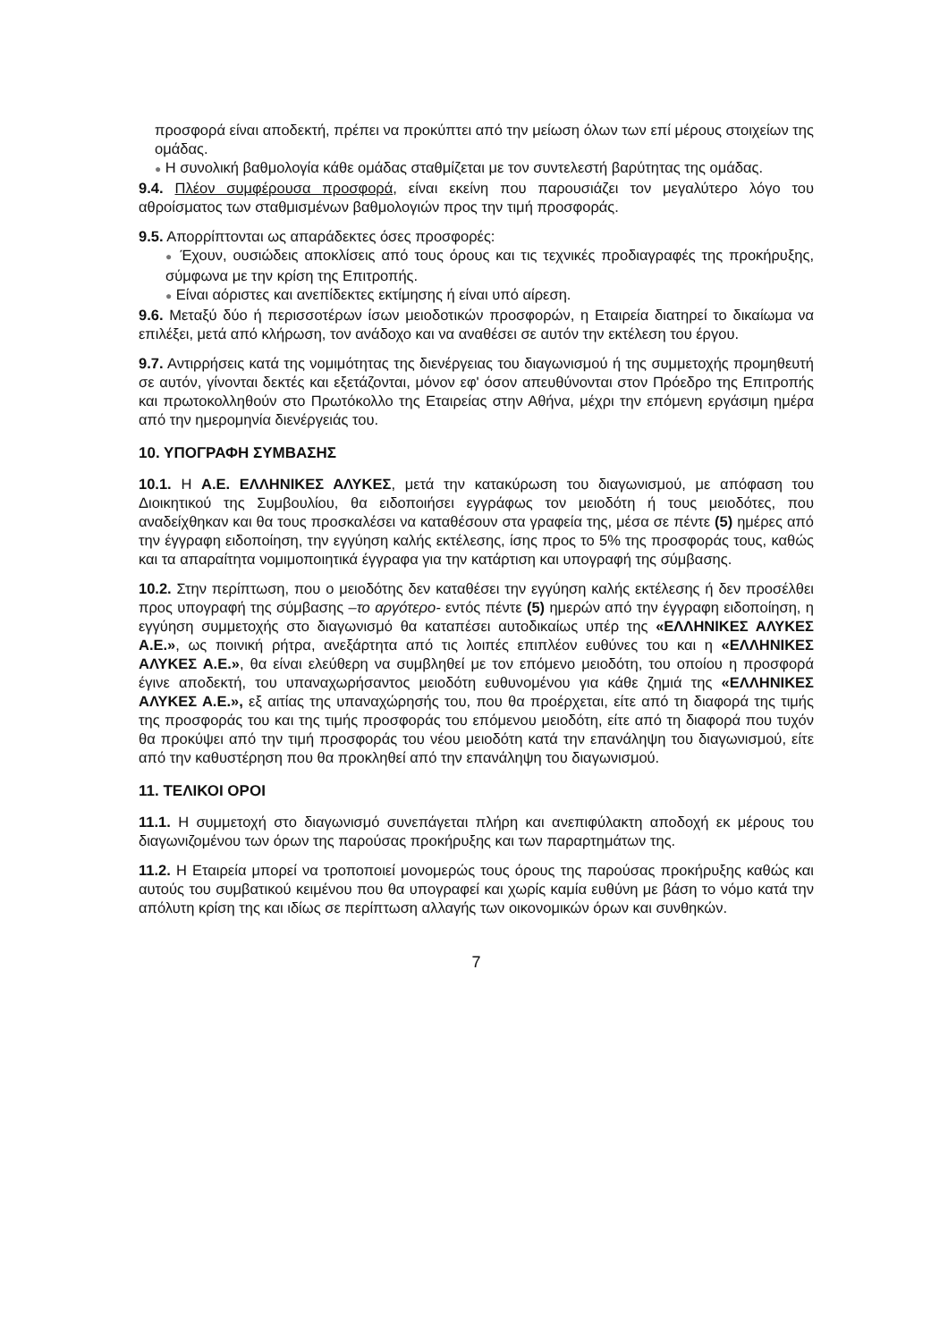προσφορά είναι αποδεκτή, πρέπει να προκύπτει από την μείωση όλων των επί μέρους στοιχείων της ομάδας.
● Η συνολική βαθμολογία κάθε ομάδας σταθμίζεται με τον συντελεστή βαρύτητας της ομάδας.
9.4. Πλέον συμφέρουσα προσφορά, είναι εκείνη που παρουσιάζει τον μεγαλύτερο λόγο του αθροίσματος των σταθμισμένων βαθμολογιών προς την τιμή προσφοράς.
9.5. Απορρίπτονται ως απαράδεκτες όσες προσφορές:
● Έχουν, ουσιώδεις αποκλίσεις από τους όρους και τις τεχνικές προδιαγραφές της προκήρυξης, σύμφωνα με την κρίση της Επιτροπής.
● Είναι αόριστες και ανεπίδεκτες εκτίμησης ή είναι υπό αίρεση.
9.6. Μεταξύ δύο ή περισσοτέρων ίσων μειοδοτικών προσφορών, η Εταιρεία διατηρεί το δικαίωμα να επιλέξει, μετά από κλήρωση, τον ανάδοχο και να αναθέσει σε αυτόν την εκτέλεση του έργου.
9.7. Αντιρρήσεις κατά της νομιμότητας της διενέργειας του διαγωνισμού ή της συμμετοχής προμηθευτή σε αυτόν, γίνονται δεκτές και εξετάζονται, μόνον εφ' όσον απευθύνονται στον Πρόεδρο της Επιτροπής και πρωτοκολληθούν στο Πρωτόκολλο της Εταιρείας στην Αθήνα, μέχρι την επόμενη εργάσιμη ημέρα από την ημερομηνία διενέργειάς του.
10. ΥΠΟΓΡΑΦΗ ΣΥΜΒΑΣΗΣ
10.1. Η Α.Ε. ΕΛΛΗΝΙΚΕΣ ΑΛΥΚΕΣ, μετά την κατακύρωση του διαγωνισμού, με απόφαση του Διοικητικού της Συμβουλίου, θα ειδοποιήσει εγγράφως τον μειοδότη ή τους μειοδότες, που αναδείχθηκαν και θα τους προσκαλέσει να καταθέσουν στα γραφεία της, μέσα σε πέντε (5) ημέρες από την έγγραφη ειδοποίηση, την εγγύηση καλής εκτέλεσης, ίσης προς το 5% της προσφοράς τους, καθώς και τα απαραίτητα νομιμοποιητικά έγγραφα για την κατάρτιση και υπογραφή της σύμβασης.
10.2. Στην περίπτωση, που ο μειοδότης δεν καταθέσει την εγγύηση καλής εκτέλεσης ή δεν προσέλθει προς υπογραφή της σύμβασης –το αργότερο- εντός πέντε (5) ημερών από την έγγραφη ειδοποίηση, η εγγύηση συμμετοχής στο διαγωνισμό θα καταπέσει αυτοδικαίως υπέρ της «ΕΛΛΗΝΙΚΕΣ ΑΛΥΚΕΣ Α.Ε.», ως ποινική ρήτρα, ανεξάρτητα από τις λοιπές επιπλέον ευθύνες του και η «ΕΛΛΗΝΙΚΕΣ ΑΛΥΚΕΣ Α.Ε.», θα είναι ελεύθερη να συμβληθεί με τον επόμενο μειοδότη, του οποίου η προσφορά έγινε αποδεκτή, του υπαναχωρήσαντος μειοδότη ευθυνομένου για κάθε ζημιά της «ΕΛΛΗΝΙΚΕΣ ΑΛΥΚΕΣ Α.Ε.», εξ αιτίας της υπαναχώρησής του, που θα προέρχεται, είτε από τη διαφορά της τιμής της προσφοράς του και της τιμής προσφοράς του επόμενου μειοδότη, είτε από τη διαφορά που τυχόν θα προκύψει από την τιμή προσφοράς του νέου μειοδότη κατά την επανάληψη του διαγωνισμού, είτε από την καθυστέρηση που θα προκληθεί από την επανάληψη του διαγωνισμού.
11. ΤΕΛΙΚΟΙ ΟΡΟΙ
11.1. Η συμμετοχή στο διαγωνισμό συνεπάγεται πλήρη και ανεπιφύλακτη αποδοχή εκ μέρους του διαγωνιζομένου των όρων της παρούσας προκήρυξης και των παραρτημάτων της.
11.2. Η Εταιρεία μπορεί να τροποποιεί μονομερώς τους όρους της παρούσας προκήρυξης καθώς και αυτούς του συμβατικού κειμένου που θα υπογραφεί και χωρίς καμία ευθύνη με βάση το νόμο κατά την απόλυτη κρίση της και ιδίως σε περίπτωση αλλαγής των οικονομικών όρων και συνθηκών.
7